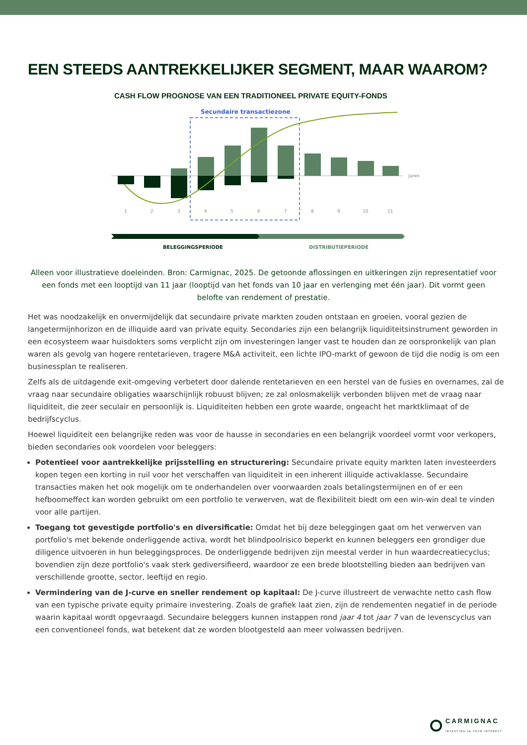EEN STEEDS AANTREKKELIJKER SEGMENT, MAAR WAAROM?
CASH FLOW PROGNOSE VAN EEN TRADITIONEEL PRIVATE EQUITY-FONDS
Secundaire transactiezone
Jaren
1
2
3
4
5
6
7
8
9
10
11
BELEGGINGSPERIODE
DISTRIBUTIEPERIODE
Alleen voor illustratieve doeleinden. Bron: Carmignac, 2025. De getoonde aflossingen en uitkeringen zijn representatief voor een fonds met een looptijd van 11 jaar (looptijd van het fonds van 10 jaar en verlenging met één jaar). Dit vormt geen belofte van rendement of prestatie.
Het was noodzakelijk en onvermijdelijk dat secundaire private markten zouden ontstaan en groeien, vooral gezien de langetermijnhorizon en de illiquide aard van private equity. Secondaries zijn een belangrijk liquiditeitsinstrument geworden in een ecosysteem waar huisdokters soms verplicht zijn om investeringen langer vast te houden dan ze oorspronkelijk van plan waren als gevolg van hogere rentetarieven, tragere M&A activiteit, een lichte IPO-markt of gewoon de tijd die nodig is om een businessplan te realiseren.
Zelfs als de uitdagende exit-omgeving verbetert door dalende rentetarieven en een herstel van de fusies en overnames, zal de vraag naar secundaire obligaties waarschijnlijk robuust blijven; ze zal onlosmakelijk verbonden blijven met de vraag naar liquiditeit, die zeer seculair en persoonlijk is. Liquiditeiten hebben een grote waarde, ongeacht het marktklimaat of de bedrijfscyclus.
Hoewel liquiditeit een belangrijke reden was voor de hausse in secondaries en een belangrijk voordeel vormt voor verkopers, bieden secondaries ook voordelen voor beleggers:
Potentieel voor aantrekkelijke prijsstelling en structurering: Secundaire private equity markten laten investeerders kopen tegen een korting in ruil voor het verschaffen van liquiditeit in een inherent illiquide activaklasse. Secundaire transacties maken het ook mogelijk om te onderhandelen over voorwaarden zoals betalingstermijnen en of er een hefboomeffect kan worden gebruikt om een portfolio te verwerven, wat de flexibiliteit biedt om een win-win deal te vinden voor alle partijen.
Toegang tot gevestigde portfolio's en diversificatie: Omdat het bij deze beleggingen gaat om het verwerven van portfolio's met bekende onderliggende activa, wordt het blindpoolrisico beperkt en kunnen beleggers een grondiger due diligence uitvoeren in hun beleggingsproces. De onderliggende bedrijven zijn meestal verder in hun waardecreatiecyclus; bovendien zijn deze portfolio's vaak sterk gediversifieerd, waardoor ze een brede blootstelling bieden aan bedrijven van verschillende grootte, sector, leeftijd en regio.
Vermindering van de J-curve en sneller rendement op kapitaal: De J-curve illustreert de verwachte netto cash flow van een typische private equity primaire investering. Zoals de grafiek laat zien, zijn de rendementen negatief in de periode waarin kapitaal wordt opgevraagd. Secundaire beleggers kunnen instappen rond jaar 4 tot jaar 7 van de levenscyclus van een conventioneel fonds, wat betekent dat ze worden blootgesteld aan meer volwassen bedrijven.
CARMIGNAC
INVESTING IN YOUR INTEREST